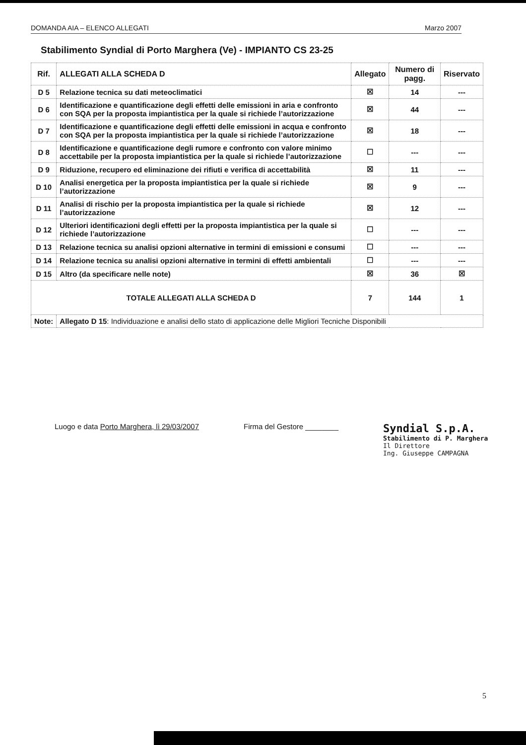DOMANDA AIA – ELENCO ALLEGATI Marzo 2007
Stabilimento Syndial di Porto Marghera (Ve) - IMPIANTO CS 23-25
| Rif. | ALLEGATI ALLA SCHEDA D | Allegato | Numero di pagg. | Riservato |
| --- | --- | --- | --- | --- |
| D 5 | Relazione tecnica su dati meteoclimatici | ☒ | 14 | --- |
| D 6 | Identificazione e quantificazione degli effetti delle emissioni in aria e confronto con SQA per la proposta impiantistica per la quale si richiede l’autorizzazione | ☒ | 44 | --- |
| D 7 | Identificazione e quantificazione degli effetti delle emissioni in acqua e confronto con SQA per la proposta impiantistica per la quale si richiede l’autorizzazione | ☒ | 18 | --- |
| D 8 | Identificazione e quantificazione degli rumore e confronto con valore minimo accettabile per la proposta impiantistica per la quale si richiede l’autorizzazione | ☐ | --- | --- |
| D 9 | Riduzione, recupero ed eliminazione dei rifiuti e verifica di accettabilità | ☒ | 11 | --- |
| D 10 | Analisi energetica per la proposta impiantistica per la quale si richiede l’autorizzazione | ☒ | 9 | --- |
| D 11 | Analisi di rischio per la proposta impiantistica per la quale si richiede l’autorizzazione | ☒ | 12 | --- |
| D 12 | Ulteriori identificazioni degli effetti per la proposta impiantistica per la quale si richiede l’autorizzazione | ☐ | --- | --- |
| D 13 | Relazione tecnica su analisi opzioni alternative in termini di emissioni e consumi | ☐ | --- | --- |
| D 14 | Relazione tecnica su analisi opzioni alternative in termini di effetti ambientali | ☐ | --- | --- |
| D 15 | Altro (da specificare nelle note) | ☒ | 36 | ☒ |
| TOTALE ALLEGATI ALLA SCHEDA D | | 7 | 144 | 1 |
| Note: | Allegato D 15 : Individuazione e analisi dello stato di applicazione delle Migliori Tecniche Disponibili | | | |
Luogo e data Porto Marghera, lì 29/03/2007
Firma del Gestore ________
Syndial S.p.A.
Stabilimento di P. Marghera
Il Direttore
Ing. Giuseppe CAMPAGNA
5